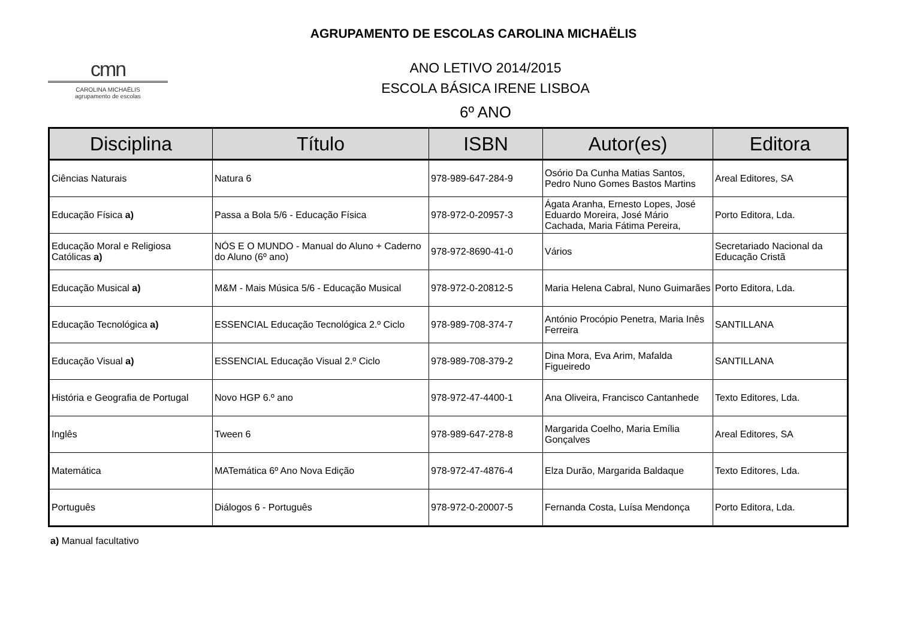AGRUPAMENTO DE ESCOLAS CAROLINA MICHAËLIS
cmn
CAROLINA MICHAËLIS
agrupamento de escolas
ANO LETIVO 2014/2015
ESCOLA BÁSICA IRENE LISBOA
6º ANO
| Disciplina | Título | ISBN | Autor(es) | Editora |
| --- | --- | --- | --- | --- |
| Ciências Naturais | Natura 6 | 978-989-647-284-9 | Osório Da Cunha Matias Santos, Pedro Nuno Gomes Bastos Martins | Areal Editores, SA |
| Educação Física a) | Passa a Bola 5/6 - Educação Física | 978-972-0-20957-3 | Ágata Aranha, Ernesto Lopes, José Eduardo Moreira, José Mário Cachada, Maria Fátima Pereira, | Porto Editora, Lda. |
| Educação Moral e Religiosa Católicas a) | NÓS E O MUNDO - Manual do Aluno + Caderno do Aluno (6º ano) | 978-972-8690-41-0 | Vários | Secretariado Nacional da Educação Cristã |
| Educação Musical a) | M&M - Mais Música 5/6 - Educação Musical | 978-972-0-20812-5 | Maria Helena Cabral, Nuno Guimarães | Porto Editora, Lda. |
| Educação Tecnológica a) | ESSENCIAL Educação Tecnológica 2.º Ciclo | 978-989-708-374-7 | António Procópio Penetra, Maria Inês Ferreira | SANTILLANA |
| Educação Visual a) | ESSENCIAL Educação Visual 2.º Ciclo | 978-989-708-379-2 | Dina Mora, Eva Arim, Mafalda Figueiredo | SANTILLANA |
| História e Geografia de Portugal | Novo HGP 6.º ano | 978-972-47-4400-1 | Ana Oliveira, Francisco Cantanhede | Texto Editores, Lda. |
| Inglês | Tween 6 | 978-989-647-278-8 | Margarida Coelho, Maria Emília Gonçalves | Areal Editores, SA |
| Matemática | MATemática 6º Ano Nova Edição | 978-972-47-4876-4 | Elza Durão, Margarida Baldaque | Texto Editores, Lda. |
| Português | Diálogos 6 - Português | 978-972-0-20007-5 | Fernanda Costa, Luísa Mendonça | Porto Editora, Lda. |
a) Manual facultativo